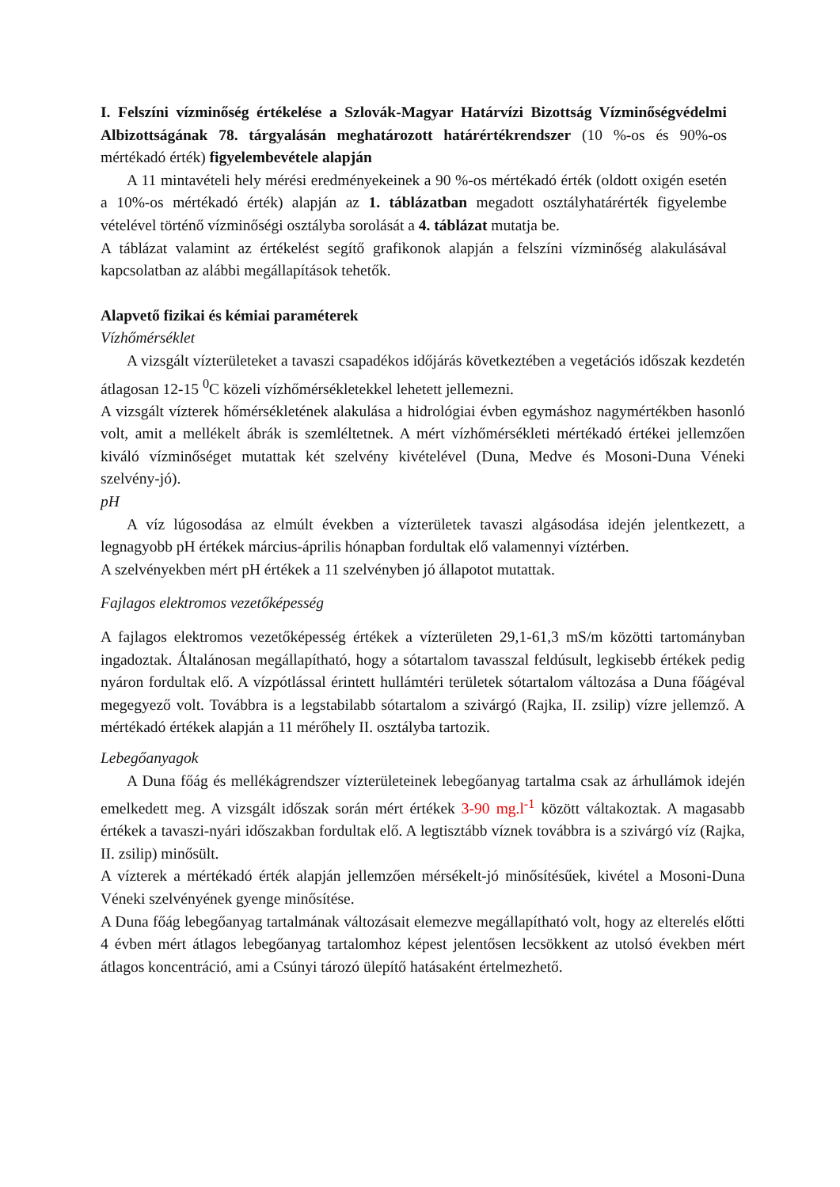I. Felszíni vízminőség értékelése a Szlovák-Magyar Határvízi Bizottság Vízminőségvédelmi Albizottságának 78. tárgyalásán meghatározott határértékrendszer (10 %-os és 90%-os mértékadó érték) figyelembevétele alapján
A 11 mintavételi hely mérési eredményekeinek a 90 %-os mértékadó érték (oldott oxigén esetén a 10%-os mértékadó érték) alapján az 1. táblázatban megadott osztályhatárérték figyelembe vételével történő vízminőségi osztályba sorolását a 4. táblázat mutatja be.
A táblázat valamint az értékelést segítő grafikonok alapján a felszíni vízminőség alakulásával kapcsolatban az alábbi megállapítások tehetők.
Alapvető fizikai és kémiai paraméterek
Vízhőmérséklet
A vizsgált vízterületeket a tavaszi csapadékos időjárás következtében a vegetációs időszak kezdetén átlagosan 12-15 <sup>0</sup>C közeli vízhőmérsékletekkel lehetett jellemezni.
A vizsgált vízterek hőmérsékletének alakulása a hidrológiai évben egymáshoz nagymértékben hasonló volt, amit a mellékelt ábrák is szemléltetnek. A mért vízhőmérsékleti mértékadó értékei jellemzően kiváló vízminőséget mutattak két szelvény kivételével (Duna, Medve és Mosoni-Duna Véneki szelvény-jó).
pH
A víz lúgosodása az elmúlt években a vízterületek tavaszi algásodása idején jelentkezett, a legnagyobb pH értékek március-április hónapban fordultak elő valamennyi víztérben.
A szelvényekben mért pH értékek a 11 szelvényben jó állapotot mutattak.
Fajlagos elektromos vezetőképesség
A fajlagos elektromos vezetőképesség értékek a vízterületen 29,1-61,3 mS/m közötti tartományban ingadoztak. Általánosan megállapítható, hogy a sótartalom tavasszal feldúsult, legkisebb értékek pedig nyáron fordultak elő. A vízpótlással érintett hullámtéri területek sótartalom változása a Duna főágéval megegyező volt. Továbbra is a legstabilabb sótartalom a szivárgó (Rajka, II. zsilip) vízre jellemző. A mértékadó értékek alapján a 11 mérőhely II. osztályba tartozik.
Lebegőanyagok
A Duna főág és mellékágrendszer vízterületeinek lebegőanyag tartalma csak az árhullámok idején emelkedett meg. A vizsgált időszak során mért értékek 3-90 mg.l<sup>-1</sup> között váltakoztak. A magasabb értékek a tavaszi-nyári időszakban fordultak elő. A legtisztább víznek továbbra is a szivárgó víz (Rajka, II. zsilip) minősült.
A vízterek a mértékadó érték alapján jellemzően mérsékelt-jó minősítésűek, kivétel a Mosoni-Duna Véneki szelvényének gyenge minősítése.
A Duna főág lebegőanyag tartalmának változásait elemezve megállapítható volt, hogy az elterelés előtti 4 évben mért átlagos lebegőanyag tartalomhoz képest jelentősen lecsökkent az utolsó években mért átlagos koncentráció, ami a Csúnyi tározó ülepítő hatásaként értelmezhető.